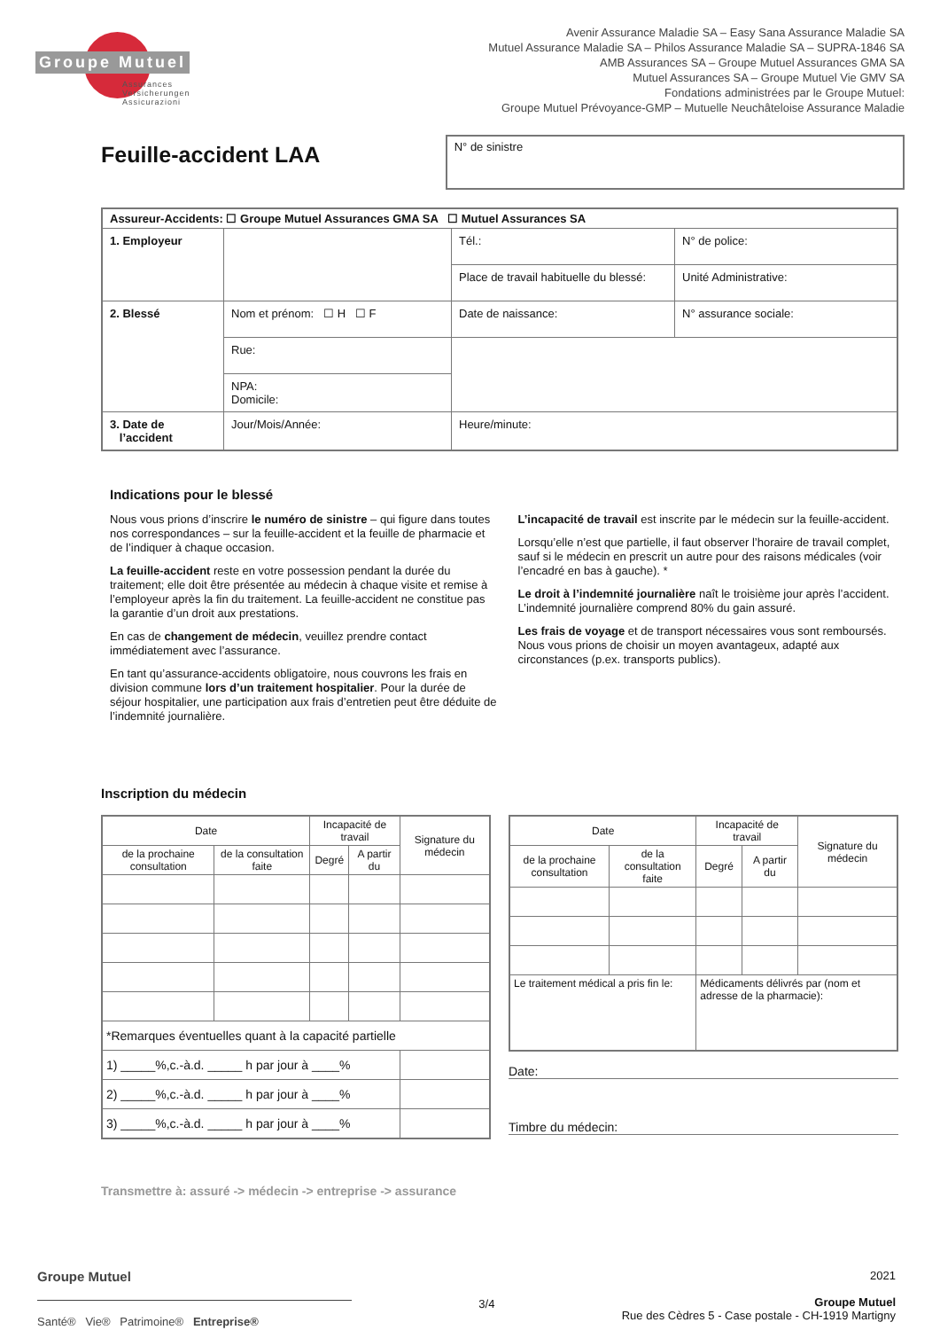Groupe Mutuel
Assurances
Versicherungen
Assicurazioni
Avenir Assurance Maladie SA – Easy Sana Assurance Maladie SA
Mutuel Assurance Maladie SA – Philos Assurance Maladie SA – SUPRA-1846 SA
AMB Assurances SA – Groupe Mutuel Assurances GMA SA
Mutuel Assurances SA – Groupe Mutuel Vie GMV SA
Fondations administrées par le Groupe Mutuel:
Groupe Mutuel Prévoyance-GMP – Mutuelle Neuchâteloise Assurance Maladie
Feuille-accident LAA
N° de sinistre
| Assureur-Accidents: ☐ Groupe Mutuel Assurances GMA SA ☐ Mutuel Assurances SA | | | |
| 1. Employeur | | Tél.: | N° de police: |
| | | Place de travail habituelle du blessé: | Unité Administrative: |
| 2. Blessé | Nom et prénom: ☐ H ☐ F | Date de naissance: | N° assurance sociale: |
| | Rue: | | |
| | NPA: Domicile: | | |
| 3. Date de l’accident | Jour/Mois/Année: | Heure/minute: | |
Indications pour le blessé
Nous vous prions d’inscrire le numéro de sinistre – qui figure dans toutes nos correspondances – sur la feuille-accident et la feuille de pharmacie et de l’indiquer à chaque occasion.
La feuille-accident reste en votre possession pendant la durée du traitement; elle doit être présentée au médecin à chaque visite et remise à l’employeur après la fin du traitement. La feuille-accident ne constitue pas la garantie d’un droit aux prestations.
En cas de changement de médecin, veuillez prendre contact immédiatement avec l’assurance.
En tant qu’assurance-accidents obligatoire, nous couvrons les frais en division commune lors d’un traitement hospitalier. Pour la durée de séjour hospitalier, une participation aux frais d’entretien peut être déduite de l’indemnité journalière.
L’incapacité de travail est inscrite par le médecin sur la feuille-accident.
Lorsqu’elle n’est que partielle, il faut observer l’horaire de travail complet, sauf si le médecin en prescrit un autre pour des raisons médicales (voir l’encadré en bas à gauche). *
Le droit à l’indemnité journalière naît le troisième jour après l’accident. L’indemnité journalière comprend 80% du gain assuré.
Les frais de voyage et de transport nécessaires vous sont remboursés. Nous vous prions de choisir un moyen avantageux, adapté aux circonstances (p.ex. transports publics).
Inscription du médecin
| Date | | Incapacité de travail | | Signature du médecin |
| --- | --- | --- | --- | --- |
| de la prochaine consultation | de la consultation faite | Degré | A partir du | |
| *Remarques éventuelles quant à la capacité partielle | | | | |
| 1) _____%,c.-à.d. _____ h par jour à ____% | | | | |
| 2) _____%,c.-à.d. _____ h par jour à ____% | | | | |
| 3) _____%,c.-à.d. _____ h par jour à ____% | | | | |
| Date | | Incapacité de travail | | Signature du médecin |
| --- | --- | --- | --- | --- |
| de la prochaine consultation | de la consultation faite | Degré | A partir du | |
| Le traitement médical a pris fin le: | | Médicaments délivrés par (nom et adresse de la pharmacie): | | |
Date:
Timbre du médecin:
Transmettre à: assuré -> médecin -> entreprise -> assurance
Groupe Mutuel
Santé® Vie® Patrimoine® Entreprise®
3/4 2021
Groupe Mutuel
Rue des Cèdres 5 - Case postale - CH-1919 Martigny